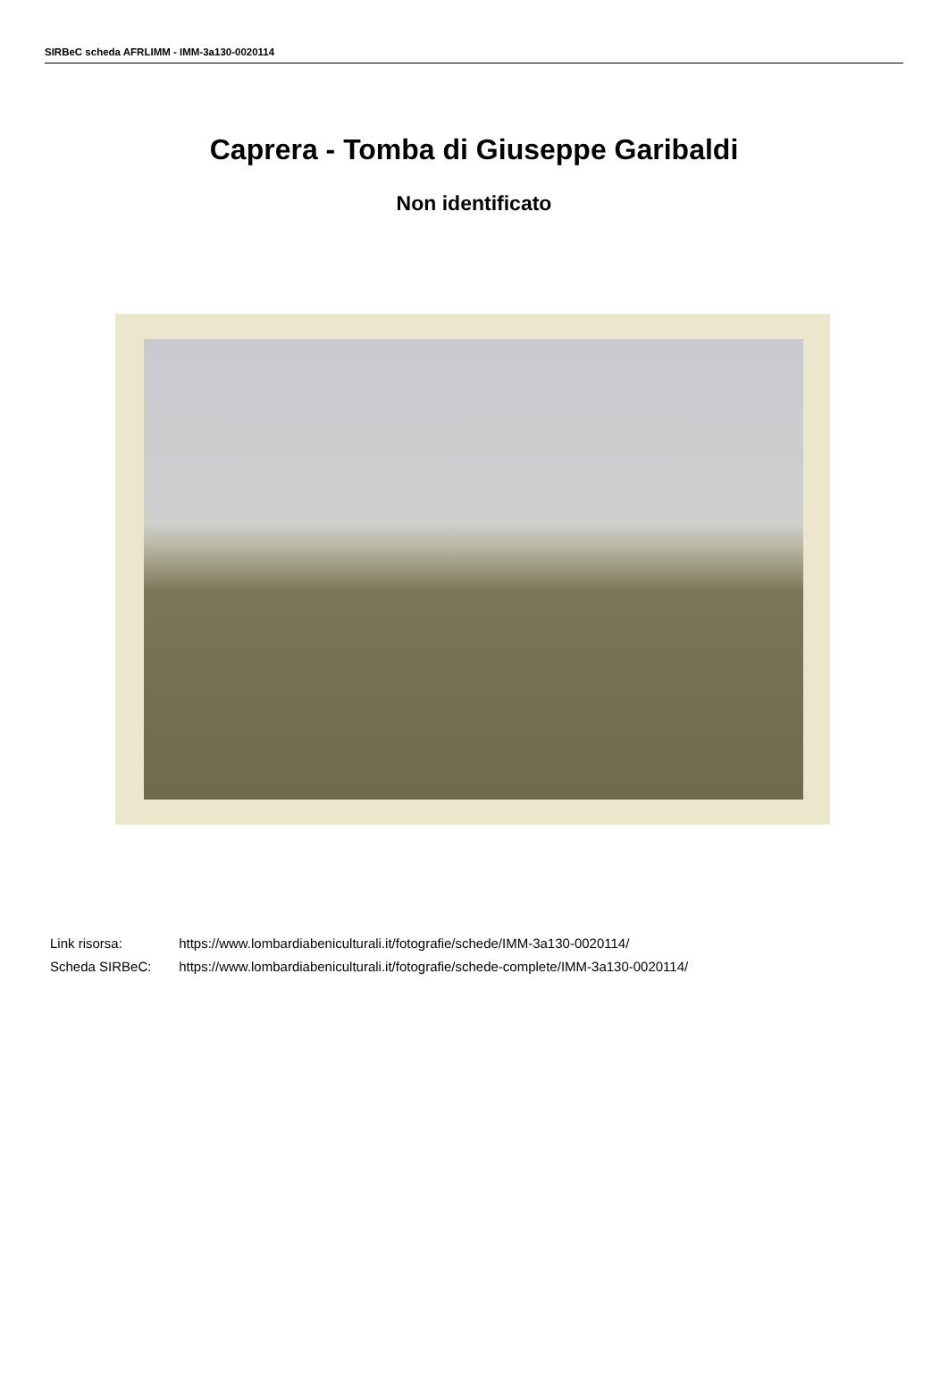SIRBeC scheda AFRLIMM - IMM-3a130-0020114
Caprera - Tomba di Giuseppe Garibaldi
Non identificato
Link risorsa: https://www.lombardiabeniculturali.it/fotografie/schede/IMM-3a130-0020114/
Scheda SIRBeC: https://www.lombardiabeniculturali.it/fotografie/schede-complete/IMM-3a130-0020114/